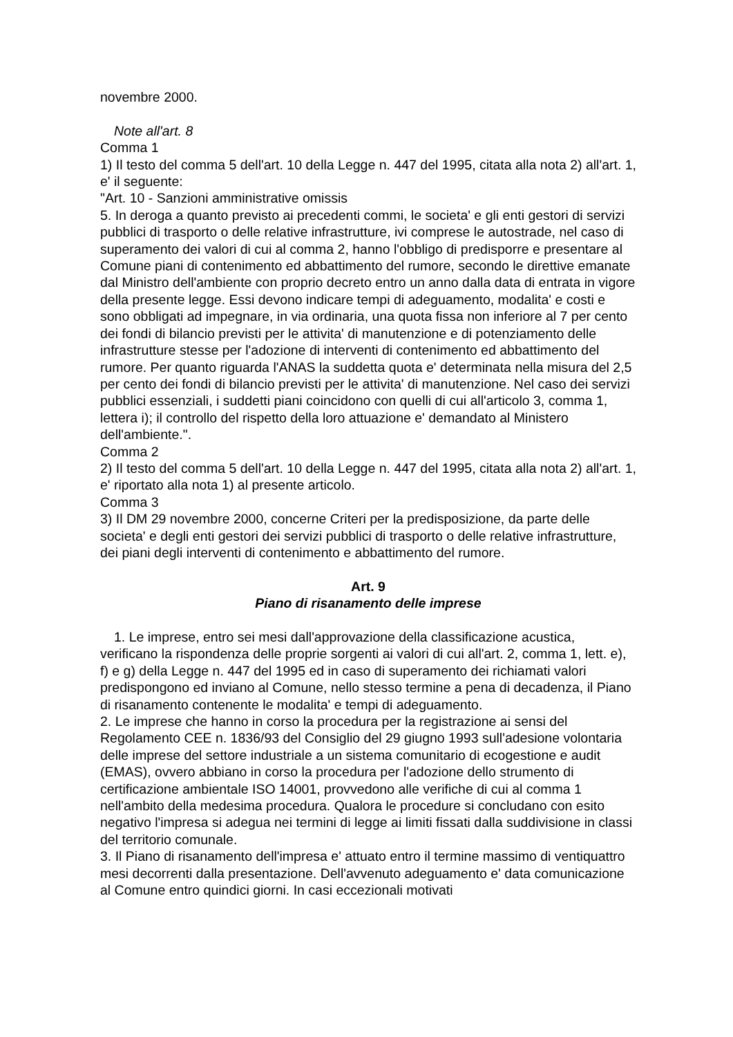novembre 2000.
Note all'art. 8
Comma 1
1) Il testo del comma 5 dell'art. 10 della Legge n. 447 del 1995, citata alla nota 2) all'art. 1, e' il seguente:
"Art. 10 - Sanzioni amministrative omissis
5. In deroga a quanto previsto ai precedenti commi, le societa' e gli enti gestori di servizi pubblici di trasporto o delle relative infrastrutture, ivi comprese le autostrade, nel caso di superamento dei valori di cui al comma 2, hanno l'obbligo di predisporre e presentare al Comune piani di contenimento ed abbattimento del rumore, secondo le direttive emanate dal Ministro dell'ambiente con proprio decreto entro un anno dalla data di entrata in vigore della presente legge. Essi devono indicare tempi di adeguamento, modalita' e costi e sono obbligati ad impegnare, in via ordinaria, una quota fissa non inferiore al 7 per cento dei fondi di bilancio previsti per le attivita' di manutenzione e di potenziamento delle infrastrutture stesse per l'adozione di interventi di contenimento ed abbattimento del rumore. Per quanto riguarda l'ANAS la suddetta quota e' determinata nella misura del 2,5 per cento dei fondi di bilancio previsti per le attivita' di manutenzione. Nel caso dei servizi pubblici essenziali, i suddetti piani coincidono con quelli di cui all'articolo 3, comma 1, lettera i); il controllo del rispetto della loro attuazione e' demandato al Ministero dell'ambiente.".
Comma 2
2) Il testo del comma 5 dell'art. 10 della Legge n. 447 del 1995, citata alla nota 2) all'art. 1, e' riportato alla nota 1) al presente articolo.
Comma 3
3) Il DM 29 novembre 2000, concerne Criteri per la predisposizione, da parte delle societa' e degli enti gestori dei servizi pubblici di trasporto o delle relative infrastrutture, dei piani degli interventi di contenimento e abbattimento del rumore.
Art. 9
Piano di risanamento delle imprese
1. Le imprese, entro sei mesi dall'approvazione della classificazione acustica,
verificano la rispondenza delle proprie sorgenti ai valori di cui all'art. 2, comma 1, lett. e), f) e g) della Legge n. 447 del 1995 ed in caso di superamento dei richiamati valori predispongono ed inviano al Comune, nello stesso termine a pena di decadenza, il Piano di risanamento contenente le modalita' e tempi di adeguamento.
2. Le imprese che hanno in corso la procedura per la registrazione ai sensi del Regolamento CEE n. 1836/93 del Consiglio del 29 giugno 1993 sull'adesione volontaria delle imprese del settore industriale a un sistema comunitario di ecogestione e audit (EMAS), ovvero abbiano in corso la procedura per l'adozione dello strumento di certificazione ambientale ISO 14001, provvedono alle verifiche di cui al comma 1 nell'ambito della medesima procedura. Qualora le procedure si concludano con esito negativo l'impresa si adegua nei termini di legge ai limiti fissati dalla suddivisione in classi del territorio comunale.
3. Il Piano di risanamento dell'impresa e' attuato entro il termine massimo di ventiquattro mesi decorrenti dalla presentazione. Dell'avvenuto adeguamento e' data comunicazione al Comune entro quindici giorni. In casi eccezionali motivati